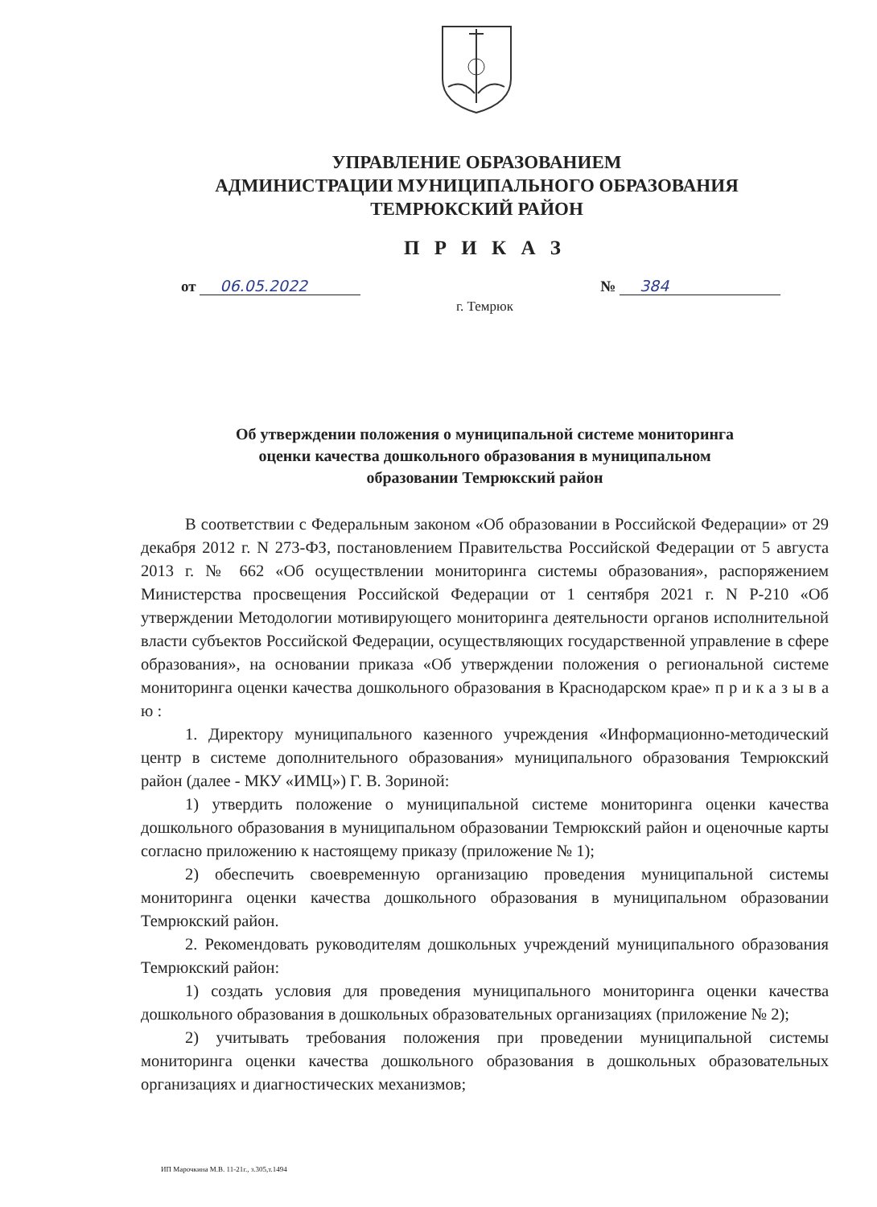УПРАВЛЕНИЕ ОБРАЗОВАНИЕМ
АДМИНИСТРАЦИИ МУНИЦИПАЛЬНОГО ОБРАЗОВАНИЯ
ТЕМРЮКСКИЙ РАЙОН
П Р И К А З
от 06.05.2022 № 384
г. Темрюк
Об утверждении положения о муниципальной системе мониторинга
оценки качества дошкольного образования в муниципальном
образовании Темрюкский район
В соответствии с Федеральным законом «Об образовании в Российской Федерации» от 29 декабря 2012 г. N 273-ФЗ, постановлением Правительства Российской Федерации от 5 августа 2013 г. № 662 «Об осуществлении мониторинга системы образования», распоряжением Министерства просвещения Российской Федерации от 1 сентября 2021 г. N Р-210 «Об утверждении Методологии мотивирующего мониторинга деятельности органов исполнительной власти субъектов Российской Федерации, осуществляющих государственной управление в сфере образования», на основании приказа «Об утверждении положения о региональной системе мониторинга оценки качества дошкольного образования в Краснодарском крае» п р и к а з ы в а ю :
1. Директору муниципального казенного учреждения «Информационно-методический центр в системе дополнительного образования» муниципального образования Темрюкский район (далее - МКУ «ИМЦ») Г. В. Зориной:
1) утвердить положение о муниципальной системе мониторинга оценки качества дошкольного образования в муниципальном образовании Темрюкский район и оценочные карты согласно приложению к настоящему приказу (приложение № 1);
2) обеспечить своевременную организацию проведения муниципальной системы мониторинга оценки качества дошкольного образования в муниципальном образовании Темрюкский район.
2. Рекомендовать руководителям дошкольных учреждений муниципального образования Темрюкский район:
1) создать условия для проведения муниципального мониторинга оценки качества дошкольного образования в дошкольных образовательных организациях (приложение № 2);
2) учитывать требования положения при проведении муниципальной системы мониторинга оценки качества дошкольного образования в дошкольных образовательных организациях и диагностических механизмов;
ИП Марочкина М.В. 11-21г., з.305,т.1494